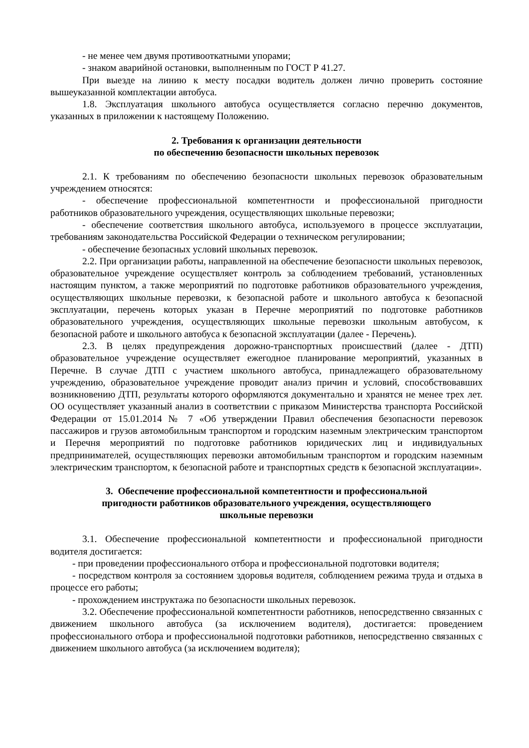- не менее чем двумя противооткатными упорами;
- знаком аварийной остановки, выполненным по ГОСТ Р 41.27.
При выезде на линию к месту посадки водитель должен лично проверить состояние вышеуказанной комплектации автобуса.
1.8. Эксплуатация школьного автобуса осуществляется согласно перечню документов, указанных в приложении к настоящему Положению.
2. Требования к организации деятельности
по обеспечению безопасности школьных перевозок
2.1. К требованиям по обеспечению безопасности школьных перевозок образовательным учреждением относятся:
- обеспечение профессиональной компетентности и профессиональной пригодности работников образовательного учреждения, осуществляющих школьные перевозки;
- обеспечение соответствия школьного автобуса, используемого в процессе эксплуатации, требованиям законодательства Российской Федерации о техническом регулировании;
- обеспечение безопасных условий школьных перевозок.
2.2. При организации работы, направленной на обеспечение безопасности школьных перевозок, образовательное учреждение осуществляет контроль за соблюдением требований, установленных настоящим пунктом, а также мероприятий по подготовке работников образовательного учреждения, осуществляющих школьные перевозки, к безопасной работе и школьного автобуса к безопасной эксплуатации, перечень которых указан в Перечне мероприятий по подготовке работников образовательного учреждения, осуществляющих школьные перевозки школьным автобусом, к безопасной работе и школьного автобуса к безопасной эксплуатации (далее - Перечень).
2.3. В целях предупреждения дорожно-транспортных происшествий (далее - ДТП) образовательное учреждение осуществляет ежегодное планирование мероприятий, указанных в Перечне. В случае ДТП с участием школьного автобуса, принадлежащего образовательному учреждению, образовательное учреждение проводит анализ причин и условий, способствовавших возникновению ДТП, результаты которого оформляются документально и хранятся не менее трех лет. ОО осуществляет указанный анализ в соответствии с приказом Министерства транспорта Российской Федерации от 15.01.2014 № 7 «Об утверждении Правил обеспечения безопасности перевозок пассажиров и грузов автомобильным транспортом и городским наземным электрическим транспортом и Перечня мероприятий по подготовке работников юридических лиц и индивидуальных предпринимателей, осуществляющих перевозки автомобильным транспортом и городским наземным электрическим транспортом, к безопасной работе и транспортных средств к безопасной эксплуатации».
3. Обеспечение профессиональной компетентности и профессиональной
пригодности работников образовательного учреждения, осуществляющего
школьные перевозки
3.1. Обеспечение профессиональной компетентности и профессиональной пригодности водителя достигается:
- при проведении профессионального отбора и профессиональной подготовки водителя;
- посредством контроля за состоянием здоровья водителя, соблюдением режима труда и отдыха в процессе его работы;
- прохождением инструктажа по безопасности школьных перевозок.
3.2. Обеспечение профессиональной компетентности работников, непосредственно связанных с движением школьного автобуса (за исключением водителя), достигается: проведением профессионального отбора и профессиональной подготовки работников, непосредственно связанных с движением школьного автобуса (за исключением водителя);